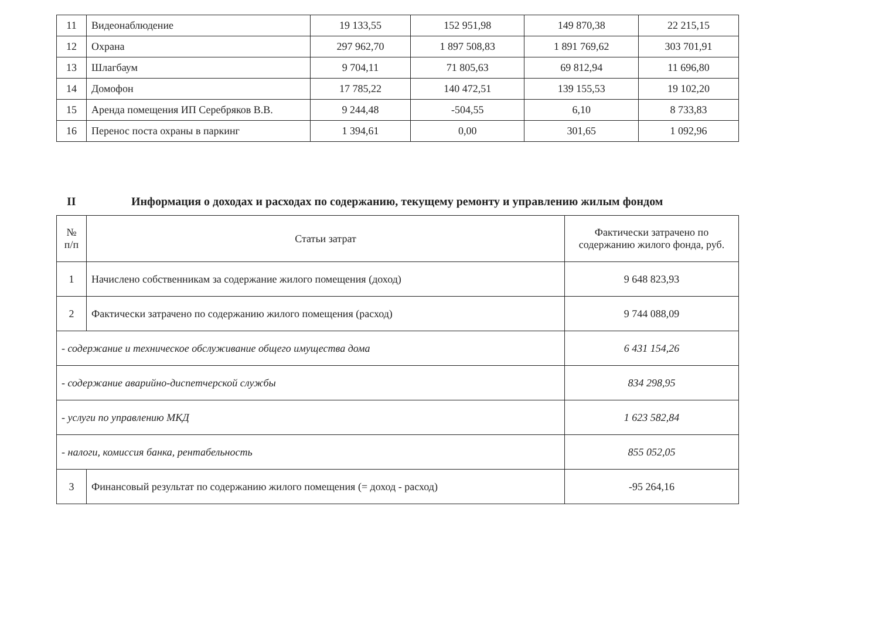| 11 | Видеонаблюдение | 19 133,55 | 152 951,98 | 149 870,38 | 22 215,15 |
| 12 | Охрана | 297 962,70 | 1 897 508,83 | 1 891 769,62 | 303 701,91 |
| 13 | Шлагбаум | 9 704,11 | 71 805,63 | 69 812,94 | 11 696,80 |
| 14 | Домофон | 17 785,22 | 140 472,51 | 139 155,53 | 19 102,20 |
| 15 | Аренда помещения ИП Серебряков В.В. | 9 244,48 | -504,55 | 6,10 | 8 733,83 |
| 16 | Перенос поста охраны в паркинг | 1 394,61 | 0,00 | 301,65 | 1 092,96 |
II Информация о доходах и расходах по содержанию, текущему ремонту и управлению жилым фондом
| № п/п | Статьи затрат | Фактически затрачено по содержанию жилого фонда, руб. |
| 1 | Начислено собственникам за содержание жилого помещения (доход) | 9 648 823,93 |
| 2 | Фактически затрачено по содержанию жилого помещения (расход) | 9 744 088,09 |
| - содержание и техническое обслуживание общего имущества дома | | 6 431 154,26 |
| - содержание аварийно-диспетчерской службы | | 834 298,95 |
| - услуги по управлению МКД | | 1 623 582,84 |
| - налоги, комиссия банка, рентабельность | | 855 052,05 |
| 3 | Финансовый результат по содержанию жилого помещения (= доход - расход) | -95 264,16 |